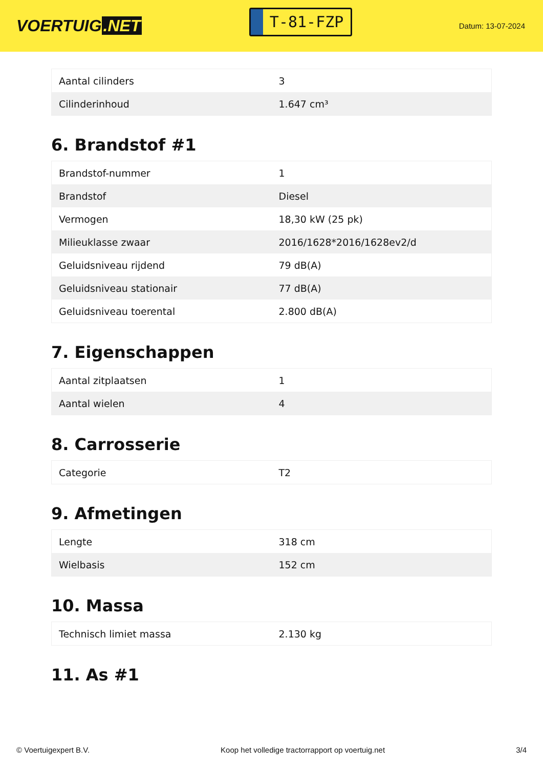VOERTUIG.NET
T-81-FZP
Datum: 13-07-2024
| Aantal cilinders | 3 |
| Cilinderinhoud | 1.647 cm³ |
6. Brandstof #1
| Brandstof-nummer | 1 |
| Brandstof | Diesel |
| Vermogen | 18,30 kW (25 pk) |
| Milieuklasse zwaar | 2016/1628*2016/1628ev2/d |
| Geluidsniveau rijdend | 79 dB(A) |
| Geluidsniveau stationair | 77 dB(A) |
| Geluidsniveau toerental | 2.800 dB(A) |
7. Eigenschappen
| Aantal zitplaatsen | 1 |
| Aantal wielen | 4 |
8. Carrosserie
| Categorie | T2 |
9. Afmetingen
| Lengte | 318 cm |
| Wielbasis | 152 cm |
10. Massa
| Technisch limiet massa | 2.130 kg |
11. As #1
© Voertuigexpert B.V. Koop het volledige tractorrapport op voertuig.net 3/4